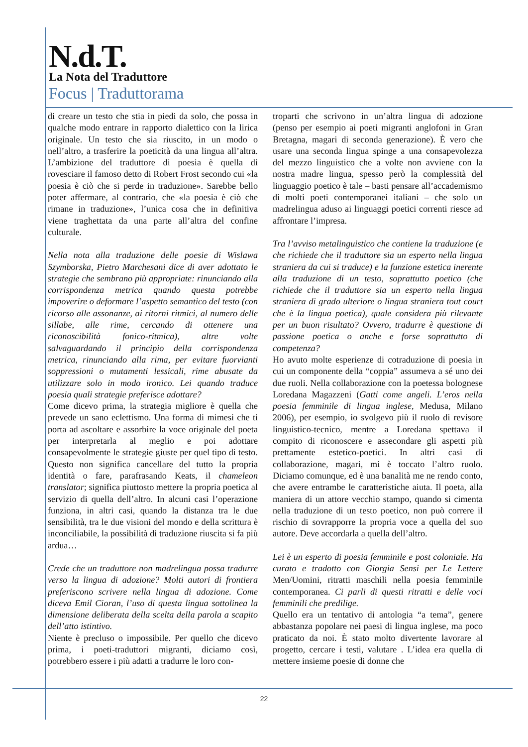N.d.T.
La Nota del Traduttore
Focus | Traduttorama
di creare un testo che stia in piedi da solo, che possa in qualche modo entrare in rapporto dialettico con la lirica originale. Un testo che sia riuscito, in un modo o nell’altro, a trasferire la poeticità da una lingua all’altra. L’ambizione del traduttore di poesia è quella di rovesciare il famoso detto di Robert Frost secondo cui «la poesia è ciò che si perde in traduzione». Sarebbe bello poter affermare, al contrario, che «la poesia è ciò che rimane in traduzione», l’unica cosa che in definitiva viene traghettata da una parte all’altra del confine culturale.
Nella nota alla traduzione delle poesie di Wislawa Szymborska, Pietro Marchesani dice di aver adottato le strategie che sembrano più appropriate: rinunciando alla corrispondenza metrica quando questa potrebbe impoverire o deformare l’aspetto semantico del testo (con ricorso alle assonanze, ai ritorni ritmici, al numero delle sillabe, alle rime, cercando di ottenere una riconoscibilità fonico-ritmica), altre volte salvaguardando il principio della corrispondenza metrica, rinunciando alla rima, per evitare fuorvianti soppressioni o mutamenti lessicali, rime abusate da utilizzare solo in modo ironico. Lei quando traduce poesia quali strategie preferisce adottare?
Come dicevo prima, la strategia migliore è quella che prevede un sano eclettismo. Una forma di mimesi che ti porta ad ascoltare e assorbire la voce originale del poeta per interpretarla al meglio e poi adottare consapevolmente le strategie giuste per quel tipo di testo. Questo non significa cancellare del tutto la propria identità o fare, parafrasando Keats, il chameleon translator; significa piuttosto mettere la propria poetica al servizio di quella dell’altro. In alcuni casi l’operazione funziona, in altri casi, quando la distanza tra le due sensibilità, tra le due visioni del mondo e della scrittura è inconciliabile, la possibilità di traduzione riuscita si fa più ardua…
Crede che un traduttore non madrelingua possa tradurre verso la lingua di adozione? Molti autori di frontiera preferiscono scrivere nella lingua di adozione. Come diceva Emil Cioran, l’uso di questa lingua sottolinea la dimensione deliberata della scelta della parola a scapito dell’atto istintivo.
Niente è precluso o impossibile. Per quello che dicevo prima, i poeti-traduttori migranti, diciamo così, potrebbero essere i più adatti a tradurre le loro con-
troparti che scrivono in un’altra lingua di adozione (penso per esempio ai poeti migranti anglofoni in Gran Bretagna, magari di seconda generazione). È vero che usare una seconda lingua spinge a una consapevolezza del mezzo linguistico che a volte non avviene con la nostra madre lingua, spesso però la complessità del linguaggio poetico è tale – basti pensare all’accademismo di molti poeti contemporanei italiani – che solo un madrelingua aduso ai linguaggi poetici correnti riesce ad affrontare l’impresa.
Tra l’avviso metalinguistico che contiene la traduzione (e che richiede che il traduttore sia un esperto nella lingua straniera da cui si traduce) e la funzione estetica inerente alla traduzione di un testo, soprattutto poetico (che richiede che il traduttore sia un esperto nella lingua straniera di grado ulteriore o lingua straniera tout court che è la lingua poetica), quale considera più rilevante per un buon risultato? Ovvero, tradurre è questione di passione poetica o anche e forse soprattutto di competenza?
Ho avuto molte esperienze di cotraduzione di poesia in cui un componente della “coppia” assumeva a sé uno dei due ruoli. Nella collaborazione con la poetessa bolognese Loredana Magazzeni (Gatti come angeli. L’eros nella poesia femminile di lingua inglese, Medusa, Milano 2006), per esempio, io svolgevo più il ruolo di revisore linguistico-tecnico, mentre a Loredana spettava il compito di riconoscere e assecondare gli aspetti più prettamente estetico-poetici. In altri casi di collaborazione, magari, mi è toccato l’altro ruolo. Diciamo comunque, ed è una banalità me ne rendo conto, che avere entrambe le caratteristiche aiuta. Il poeta, alla maniera di un attore vecchio stampo, quando si cimenta nella traduzione di un testo poetico, non può correre il rischio di sovrapporre la propria voce a quella del suo autore. Deve accordarla a quella dell’altro.
Lei è un esperto di poesia femminile e post coloniale. Ha curato e tradotto con Giorgia Sensi per Le Lettere Men/Uomini, ritratti maschili nella poesia femminile contemporanea. Ci parli di questi ritratti e delle voci femminili che predilige.
Quello era un tentativo di antologia “a tema”, genere abbastanza popolare nei paesi di lingua inglese, ma poco praticato da noi. È stato molto divertente lavorare al progetto, cercare i testi, valutare . L’idea era quella di mettere insieme poesie di donne che
22